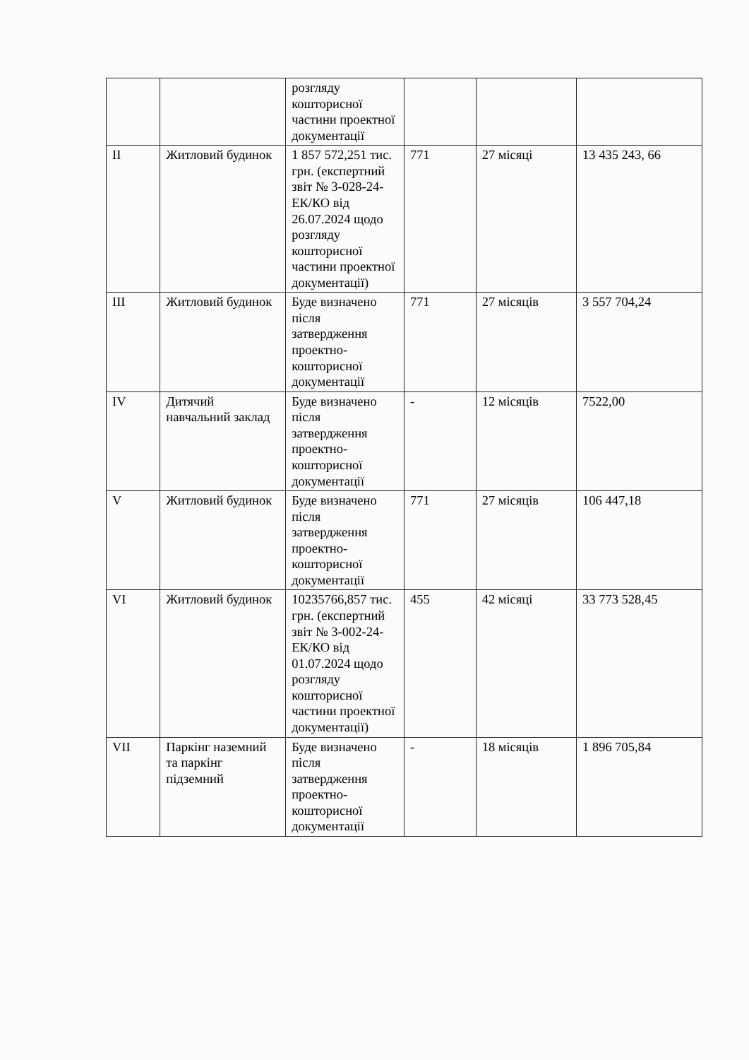| | | розгляду кошторисної частини проектної документації | | | |
| II | Житловий будинок | 1 857 572,251 тис. грн. (експертний звіт № 3-028-24-ЕК/КО від 26.07.2024 щодо розгляду кошторисної частини проектної документації) | 771 | 27 місяці | 13 435 243, 66 |
| III | Житловий будинок | Буде визначено після затвердження проектно-кошторисної документації | 771 | 27 місяців | 3 557 704,24 |
| IV | Дитячий навчальний заклад | Буде визначено після затвердження проектно-кошторисної документації | - | 12 місяців | 7522,00 |
| V | Житловий будинок | Буде визначено після затвердження проектно-кошторисної документації | 771 | 27 місяців | 106 447,18 |
| VI | Житловий будинок | 10235766,857 тис. грн. (експертний звіт № 3-002-24-ЕК/КО від 01.07.2024 щодо розгляду кошторисної частини проектної документації) | 455 | 42 місяці | 33 773 528,45 |
| VII | Паркінг наземний та паркінг підземний | Буде визначено після затвердження проектно-кошторисної документації | - | 18 місяців | 1 896 705,84 |